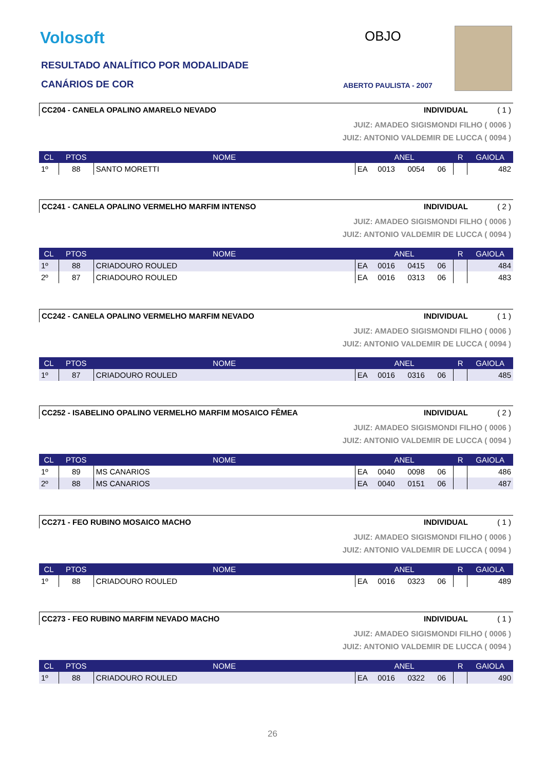Volosoft
RESULTADO ANALÍTICO POR MODALIDADE
CANÁRIOS DE COR
OBJO
ABERTO PAULISTA - 2007
CC204 - CANELA OPALINO AMARELO NEVADO INDIVIDUAL ( 1 )
JUIZ: AMADEO SIGISMONDI FILHO ( 0006 )
JUIZ: ANTONIO VALDEMIR DE LUCCA ( 0094 )
| CL | PTOS | NOME | ANEL | | | | R | GAIOLA |
| --- | --- | --- | --- | --- | --- | --- | --- | --- |
| 1º | 88 | SANTO MORETTI | EA | 0013 | 0054 | 06 | | 482 |
CC241 - CANELA OPALINO VERMELHO MARFIM INTENSO INDIVIDUAL ( 2 )
JUIZ: AMADEO SIGISMONDI FILHO ( 0006 )
JUIZ: ANTONIO VALDEMIR DE LUCCA ( 0094 )
| CL | PTOS | NOME | ANEL | | | | R | GAIOLA |
| --- | --- | --- | --- | --- | --- | --- | --- | --- |
| 1º | 88 | CRIADOURO ROULED | EA | 0016 | 0415 | 06 | | 484 |
| 2º | 87 | CRIADOURO ROULED | EA | 0016 | 0313 | 06 | | 483 |
CC242 - CANELA OPALINO VERMELHO MARFIM NEVADO INDIVIDUAL ( 1 )
JUIZ: AMADEO SIGISMONDI FILHO ( 0006 )
JUIZ: ANTONIO VALDEMIR DE LUCCA ( 0094 )
| CL | PTOS | NOME | ANEL | | | | R | GAIOLA |
| --- | --- | --- | --- | --- | --- | --- | --- | --- |
| 1º | 87 | CRIADOURO ROULED | EA | 0016 | 0316 | 06 | | 485 |
CC252 - ISABELINO OPALINO VERMELHO MARFIM MOSAICO FÊMEA INDIVIDUAL ( 2 )
JUIZ: AMADEO SIGISMONDI FILHO ( 0006 )
JUIZ: ANTONIO VALDEMIR DE LUCCA ( 0094 )
| CL | PTOS | NOME | ANEL | | | | R | GAIOLA |
| --- | --- | --- | --- | --- | --- | --- | --- | --- |
| 1º | 89 | MS CANARIOS | EA | 0040 | 0098 | 06 | | 486 |
| 2º | 88 | MS CANARIOS | EA | 0040 | 0151 | 06 | | 487 |
CC271 - FEO RUBINO MOSAICO MACHO INDIVIDUAL ( 1 )
JUIZ: AMADEO SIGISMONDI FILHO ( 0006 )
JUIZ: ANTONIO VALDEMIR DE LUCCA ( 0094 )
| CL | PTOS | NOME | ANEL | | | | R | GAIOLA |
| --- | --- | --- | --- | --- | --- | --- | --- | --- |
| 1º | 88 | CRIADOURO ROULED | EA | 0016 | 0323 | 06 | | 489 |
CC273 - FEO RUBINO MARFIM NEVADO MACHO INDIVIDUAL ( 1 )
JUIZ: AMADEO SIGISMONDI FILHO ( 0006 )
JUIZ: ANTONIO VALDEMIR DE LUCCA ( 0094 )
| CL | PTOS | NOME | ANEL | | | | R | GAIOLA |
| --- | --- | --- | --- | --- | --- | --- | --- | --- |
| 1º | 88 | CRIADOURO ROULED | EA | 0016 | 0322 | 06 | | 490 |
26